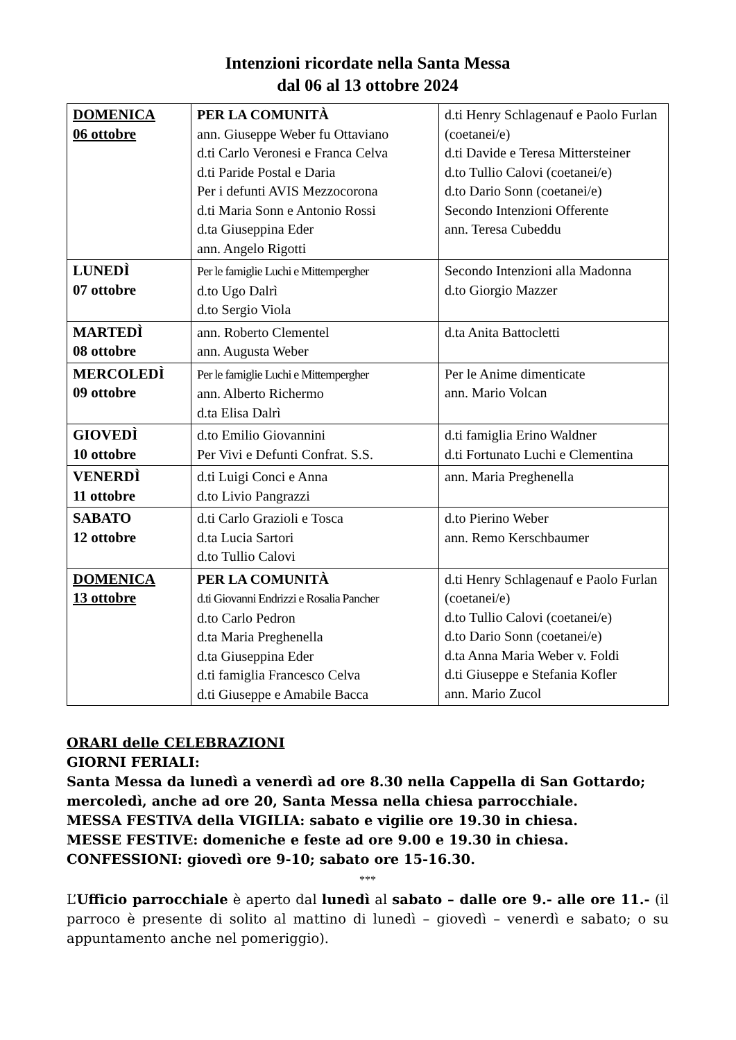Intenzioni ricordate nella Santa Messa
dal 06 al 13 ottobre 2024
| DOMENICA 06 ottobre | PER LA COMUNITÀ ann. Giuseppe Weber fu Ottaviano d.ti Carlo Veronesi e Franca Celva d.ti Paride Postal e Daria Per i defunti AVIS Mezzocorona d.ti Maria Sonn e Antonio Rossi d.ta Giuseppina Eder ann. Angelo Rigotti | d.ti Henry Schlagenauf e Paolo Furlan (coetanei/e) d.ti Davide e Teresa Mittersteiner d.to Tullio Calovi (coetanei/e) d.to Dario Sonn (coetanei/e) Secondo Intenzioni Offerente ann. Teresa Cubeddu |
| LUNEDÌ 07 ottobre | Per le famiglie Luchi e Mittempergher d.to Ugo Dalrì d.to Sergio Viola | Secondo Intenzioni alla Madonna d.to Giorgio Mazzer |
| MARTEDÌ 08 ottobre | ann. Roberto Clementel ann. Augusta Weber | d.ta Anita Battocletti |
| MERCOLEDÌ 09 ottobre | Per le famiglie Luchi e Mittempergher ann. Alberto Richermo d.ta Elisa Dalrì | Per le Anime dimenticate ann. Mario Volcan |
| GIOVEDÌ 10 ottobre | d.to Emilio Giovannini Per Vivi e Defunti Confrat. S.S. | d.ti famiglia Erino Waldner d.ti Fortunato Luchi e Clementina |
| VENERDÌ 11 ottobre | d.ti Luigi Conci e Anna d.to Livio Pangrazzi | ann. Maria Preghenella |
| SABATO 12 ottobre | d.ti Carlo Grazioli e Tosca d.ta Lucia Sartori d.to Tullio Calovi | d.to Pierino Weber ann. Remo Kerschbaumer |
| DOMENICA 13 ottobre | PER LA COMUNITÀ d.ti Giovanni Endrizzi e Rosalia Pancher d.to Carlo Pedron d.ta Maria Preghenella d.ta Giuseppina Eder d.ti famiglia Francesco Celva d.ti Giuseppe e Amabile Bacca | d.ti Henry Schlagenauf e Paolo Furlan (coetanei/e) d.to Tullio Calovi (coetanei/e) d.to Dario Sonn (coetanei/e) d.ta Anna Maria Weber v. Foldi d.ti Giuseppe e Stefania Kofler ann. Mario Zucol |
ORARI delle CELEBRAZIONI
GIORNI FERIALI:
Santa Messa da lunedì a venerdì ad ore 8.30 nella Cappella di San Gottardo;
mercoledì, anche ad ore 20, Santa Messa nella chiesa parrocchiale.
MESSA FESTIVA della VIGILIA: sabato e vigilie ore 19.30 in chiesa.
MESSE FESTIVE: domeniche e feste ad ore 9.00 e 19.30 in chiesa.
CONFESSIONI: giovedì ore 9-10; sabato ore 15-16.30.
***
L’Ufficio parrocchiale è aperto dal lunedì al sabato – dalle ore 9.- alle ore 11.- (il parroco è presente di solito al mattino di lunedì – giovedì – venerdì e sabato; o su appuntamento anche nel pomeriggio).